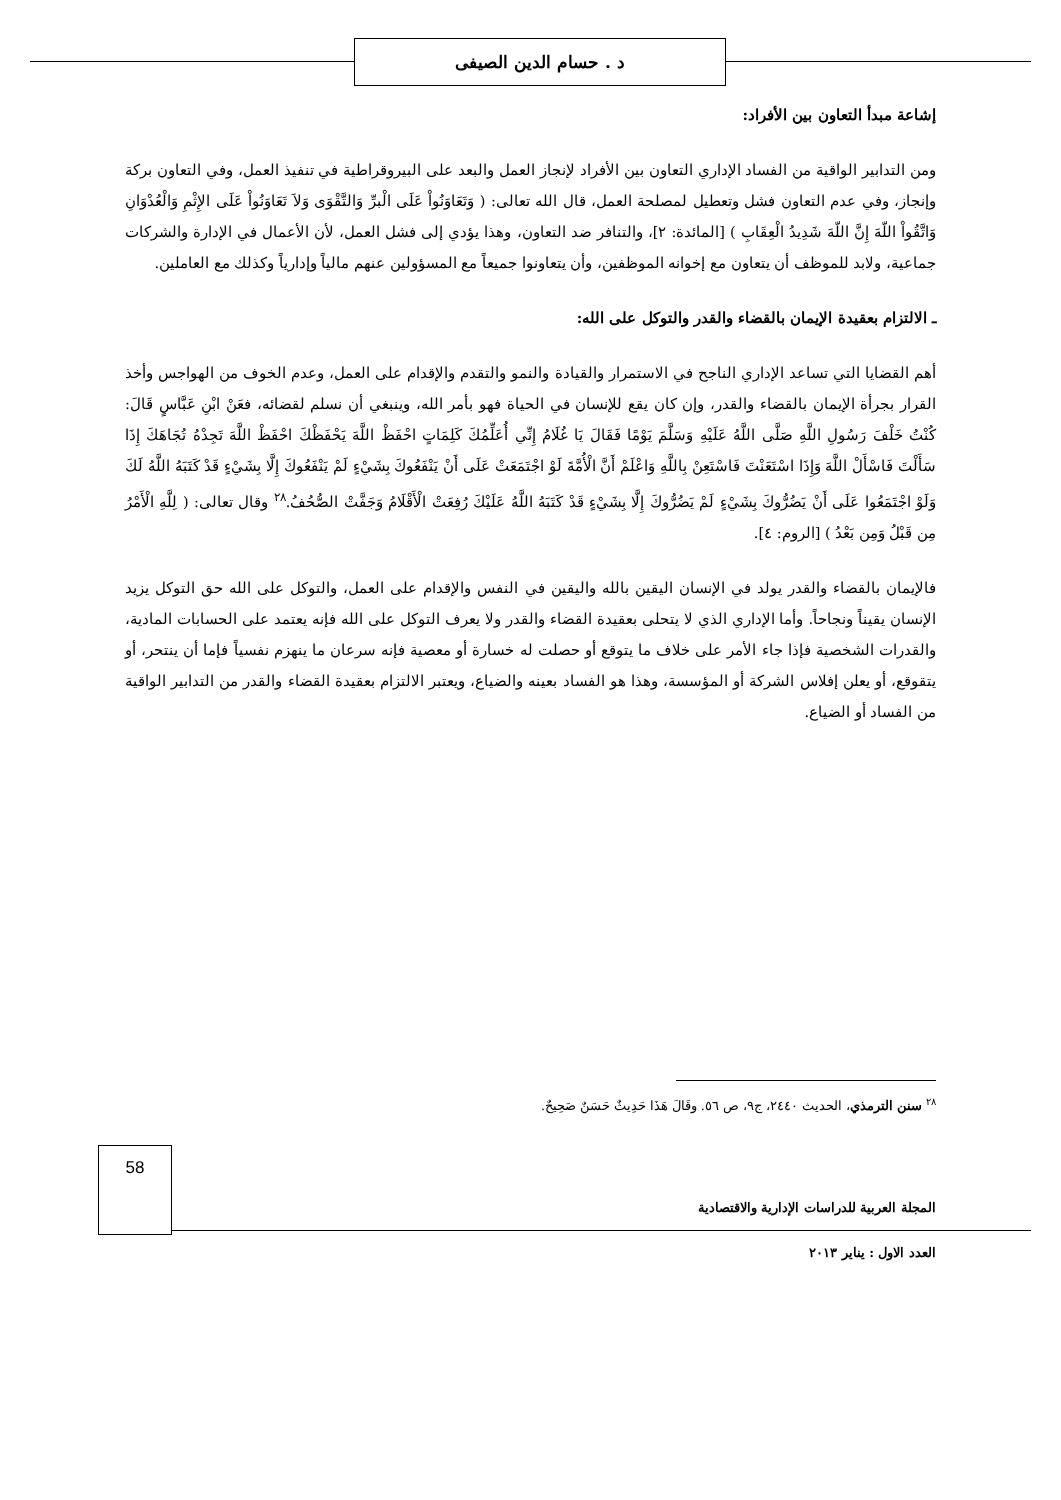د . حسام الدين الصيفى
إشاعة مبدأ التعاون بين الأفراد:
ومن التدابير الواقية من الفساد الإداري التعاون بين الأفراد لإنجاز العمل والبعد على البيروقراطية في تنفيذ العمل، وفي التعاون بركة وإنجاز، وفي عدم التعاون فشل وتعطيل لمصلحة العمل، قال الله تعالى: ( وَتَعَاوَنُواْ عَلَى الْبرِّ وَالتَّقْوَى وَلاَ تَعَاوَنُواْ عَلَى الإِثْمِ وَالْعُدْوَانِ وَاتَّقُواْ اللّهَ إِنَّ اللّهَ شَدِيدُ الْعِقَابِ ) [المائدة: ٢]، والتنافر ضد التعاون، وهذا يؤدي إلى فشل العمل، لأن الأعمال في الإدارة والشركات جماعية، ولابد للموظف أن يتعاون مع إخوانه الموظفين، وأن يتعاونوا جميعاً مع المسؤولين عنهم مالياً وإدارياً وكذلك مع العاملين.
ـ الالتزام بعقيدة الإيمان بالقضاء والقدر والتوكل على الله:
أهم القضايا التي تساعد الإداري الناجح في الاستمرار والقيادة والنمو والتقدم والإقدام على العمل، وعدم الخوف من الهواجس وأخذ القرار بجرأة الإيمان بالقضاء والقدر، وإن كان يقع للإنسان في الحياة فهو بأمر الله، وينبغي أن نسلم لقضائه، فعَنْ ابْنِ عَبَّاسٍ قَالَ: كُنْتُ خَلْفَ رَسُولِ اللَّهِ صَلَّى اللَّهُ عَلَيْهِ وَسَلَّمَ يَوْمًا فَقَالَ يَا غُلَامُ إِنِّي أُعَلِّمُكَ كَلِمَاتٍ احْفَظْ اللَّهَ يَحْفَظْكَ احْفَظْ اللَّهَ تَجِدْهُ تُجَاهَكَ إِذَا سَأَلْتَ فَاسْأَلْ اللَّهَ وَإِذَا اسْتَعَنْتَ فَاسْتَعِنْ بِاللَّهِ وَاعْلَمْ أَنَّ الْأُمَّةَ لَوْ اجْتَمَعَتْ عَلَى أَنْ يَنْفَعُوكَ بِشَيْءٍ لَمْ يَنْفَعُوكَ إِلَّا بِشَيْءٍ قَدْ كَتَبَهُ اللَّهُ لَكَ وَلَوْ اجْتَمَعُوا عَلَى أَنْ يَضُرُّوكَ بِشَيْءٍ لَمْ يَضُرُّوكَ إِلَّا بِشَيْءٍ قَدْ كَتَبَهُ اللَّهُ عَلَيْكَ رُفِعَتْ الْأَقْلَامُ وَجَفَّتْ الصُّحُفُ.<sup>٢٨</sup> وقال تعالى: ( لِلَّهِ الْأَمْرُ مِن قَبْلُ وَمِن بَعْدُ ) [الروم: ٤].
فالإيمان بالقضاء والقدر يولد في الإنسان اليقين بالله واليقين في النفس والإقدام على العمل، والتوكل على الله حق التوكل يزيد الإنسان يقيناً ونجاحاً. وأما الإداري الذي لا يتحلى بعقيدة القضاء والقدر ولا يعرف التوكل على الله فإنه يعتمد على الحسابات المادية، والقدرات الشخصية فإذا جاء الأمر على خلاف ما يتوقع أو حصلت له خسارة أو معصية فإنه سرعان ما ينهزم نفسياً فإما أن ينتحر، أو يتقوقع، أو يعلن إفلاس الشركة أو المؤسسة، وهذا هو الفساد بعينه والضياع، ويعتبر الالتزام بعقيدة القضاء والقدر من التدابير الواقية من الفساد أو الضياع.
<sup>٢٨</sup> سنن الترمذي، الحديث ٢٤٤٠، ج٩، ص ٥٦. وقَالَ هَذَا حَدِيثٌ حَسَنٌ صَحِيحٌ.
58
المجلة العربية للدراسات الإدارية والاقتصادية
العدد الاول : يناير ٢٠١٣